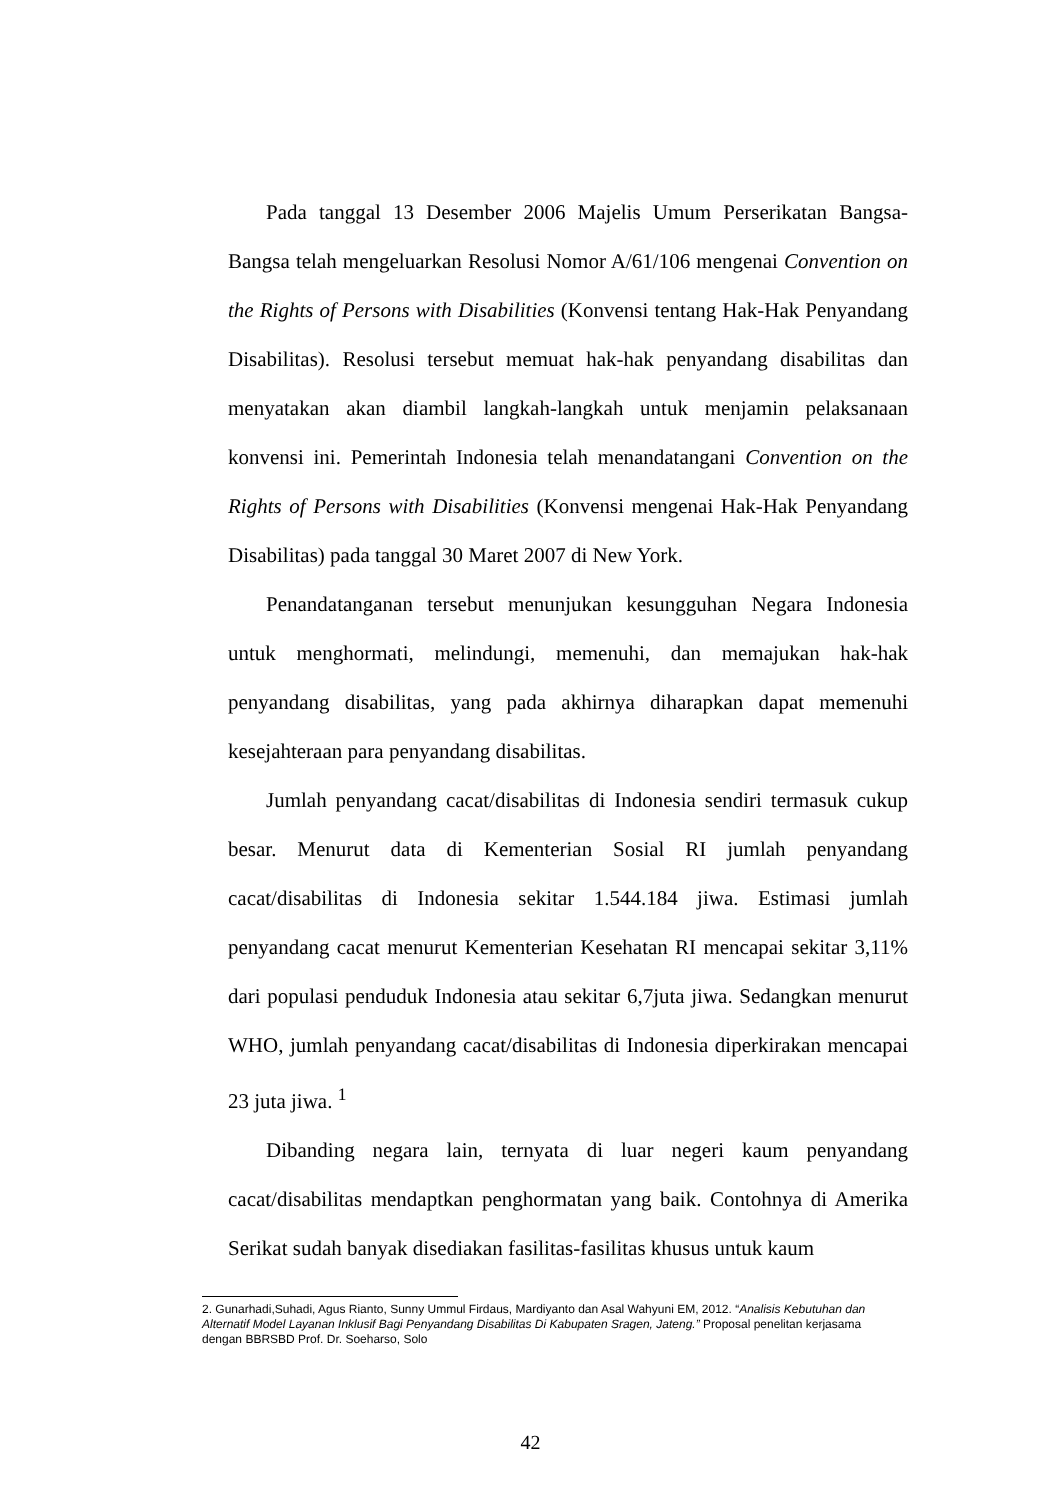Pada tanggal 13 Desember 2006 Majelis Umum Perserikatan Bangsa-Bangsa telah mengeluarkan Resolusi Nomor A/61/106 mengenai Convention on the Rights of Persons with Disabilities (Konvensi tentang Hak-Hak Penyandang Disabilitas). Resolusi tersebut memuat hak-hak penyandang disabilitas dan menyatakan akan diambil langkah-langkah untuk menjamin pelaksanaan konvensi ini. Pemerintah Indonesia telah menandatangani Convention on the Rights of Persons with Disabilities (Konvensi mengenai Hak-Hak Penyandang Disabilitas) pada tanggal 30 Maret 2007 di New York.
Penandatanganan tersebut menunjukan kesungguhan Negara Indonesia untuk menghormati, melindungi, memenuhi, dan memajukan hak-hak penyandang disabilitas, yang pada akhirnya diharapkan dapat memenuhi kesejahteraan para penyandang disabilitas.
Jumlah penyandang cacat/disabilitas di Indonesia sendiri termasuk cukup besar. Menurut data di Kementerian Sosial RI jumlah penyandang cacat/disabilitas di Indonesia sekitar 1.544.184 jiwa. Estimasi jumlah penyandang cacat menurut Kementerian Kesehatan RI mencapai sekitar 3,11% dari populasi penduduk Indonesia atau sekitar 6,7juta jiwa. Sedangkan menurut WHO, jumlah penyandang cacat/disabilitas di Indonesia diperkirakan mencapai 23 juta jiwa. <sup>1</sup>
Dibanding negara lain, ternyata di luar negeri kaum penyandang cacat/disabilitas mendaptkan penghormatan yang baik. Contohnya di Amerika Serikat sudah banyak disediakan fasilitas-fasilitas khusus untuk kaum
2. Gunarhadi,Suhadi, Agus Rianto, Sunny Ummul Firdaus, Mardiyanto dan Asal Wahyuni EM, 2012. “Analisis Kebutuhan dan Alternatif Model Layanan Inklusif Bagi Penyandang Disabilitas Di Kabupaten Sragen, Jateng.” Proposal penelitan kerjasama dengan BBRSBD Prof. Dr. Soeharso, Solo
42